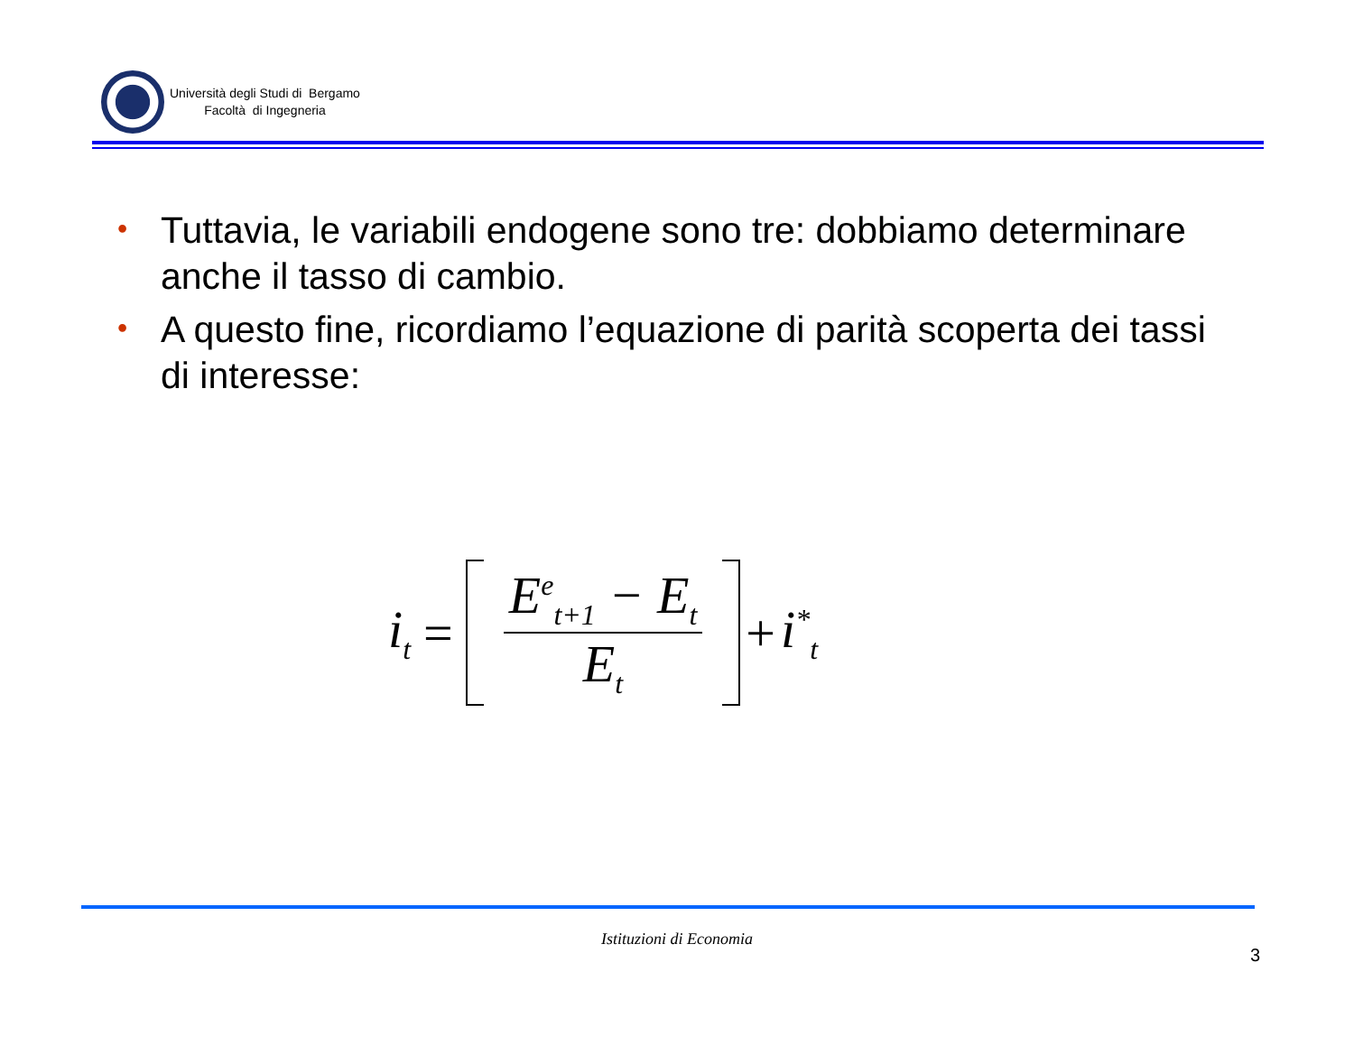Università degli Studi di Bergamo
Facoltà di Ingegneria
• Tuttavia, le variabili endogene sono tre: dobbiamo determinare anche il tasso di cambio.
• A questo fine, ricordiamo l’equazione di parità scoperta dei tassi di interesse:
i<sub>t</sub> = E<sup>e</sup><sub>t+1</sub> − E<sub>t</sub> E<sub>t</sub> + i<sup>*</sup><sub>t</sub>
Istituzioni di Economia
3